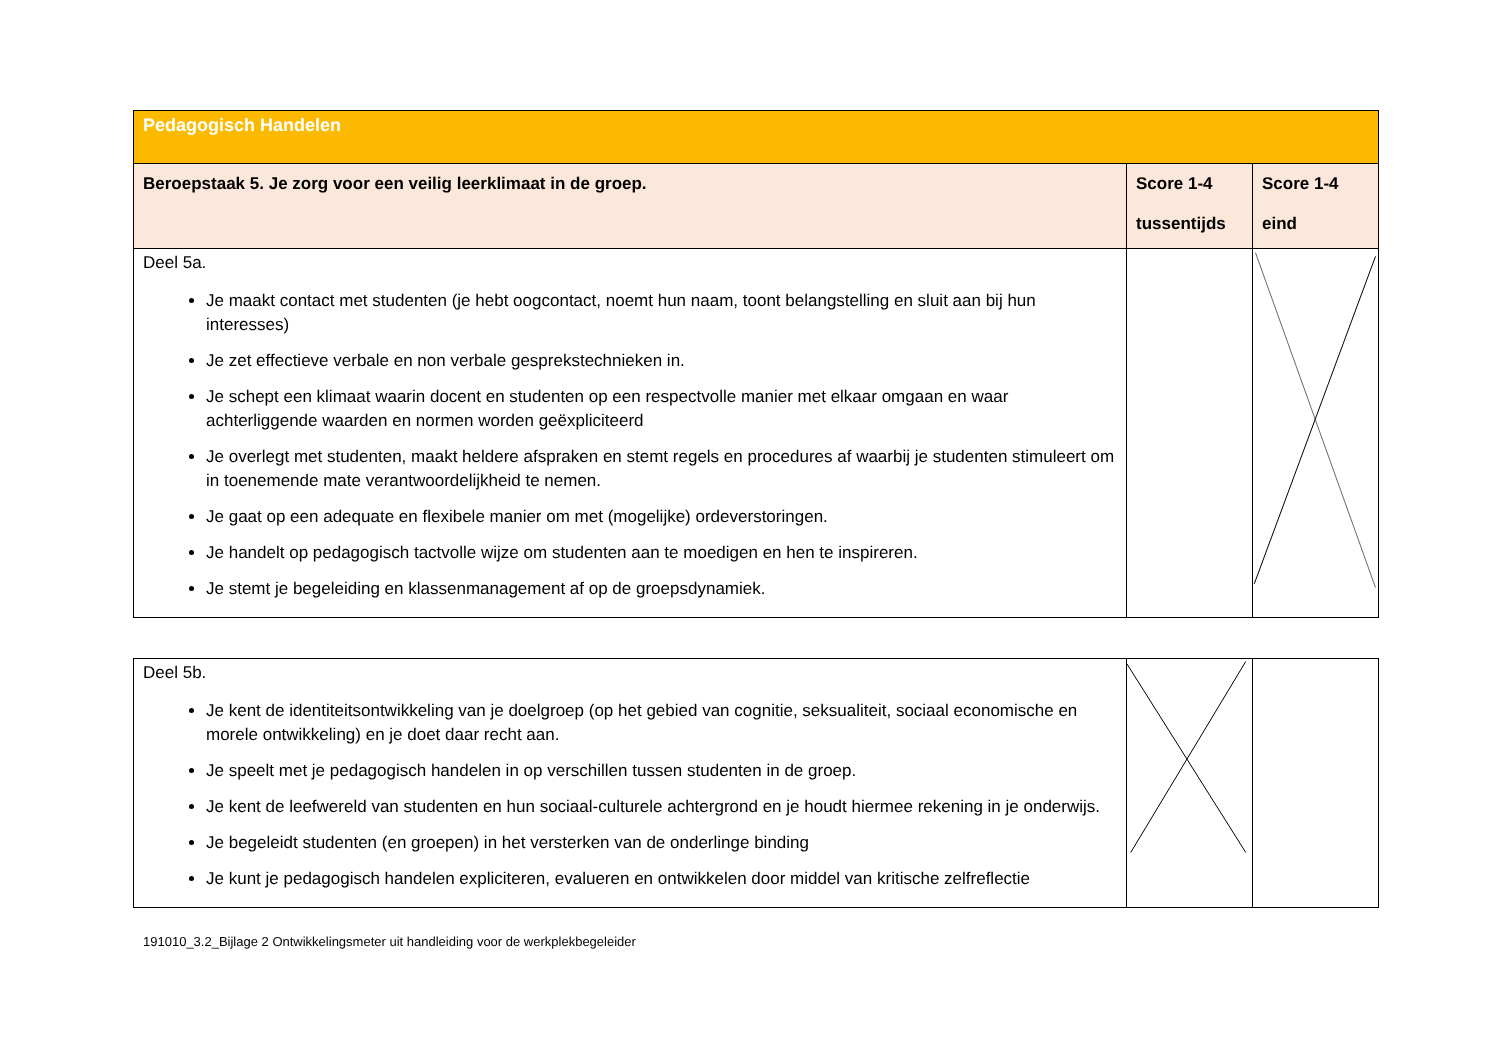| Pedagogisch Handelen | | |
| Beroepstaak 5. Je zorg voor een veilig leerklimaat in de groep. | Score 1-4 tussentijds | Score 1-4 eind |
| Deel 5a. Je maakt contact met studenten (je hebt oogcontact, noemt hun naam, toont belangstelling en sluit aan bij hun interesses) Je zet effectieve verbale en non verbale gesprekstechnieken in. Je schept een klimaat waarin docent en studenten op een respectvolle manier met elkaar omgaan en waar achterliggende waarden en normen worden geëxpliciteerd Je overlegt met studenten, maakt heldere afspraken en stemt regels en procedures af waarbij je studenten stimuleert om in toenemende mate verantwoordelijkheid te nemen. Je gaat op een adequate en flexibele manier om met (mogelijke) ordeverstoringen. Je handelt op pedagogisch tactvolle wijze om studenten aan te moedigen en hen te inspireren. Je stemt je begeleiding en klassenmanagement af op de groepsdynamiek. | | |
| Deel 5b. Je kent de identiteitsontwikkeling van je doelgroep (op het gebied van cognitie, seksualiteit, sociaal economische en morele ontwikkeling) en je doet daar recht aan. Je speelt met je pedagogisch handelen in op verschillen tussen studenten in de groep. Je kent de leefwereld van studenten en hun sociaal-culturele achtergrond en je houdt hiermee rekening in je onderwijs. Je begeleidt studenten (en groepen) in het versterken van de onderlinge binding Je kunt je pedagogisch handelen expliciteren, evalueren en ontwikkelen door middel van kritische zelfreflectie | | |
191010_3.2_Bijlage 2 Ontwikkelingsmeter uit handleiding voor de werkplekbegeleider